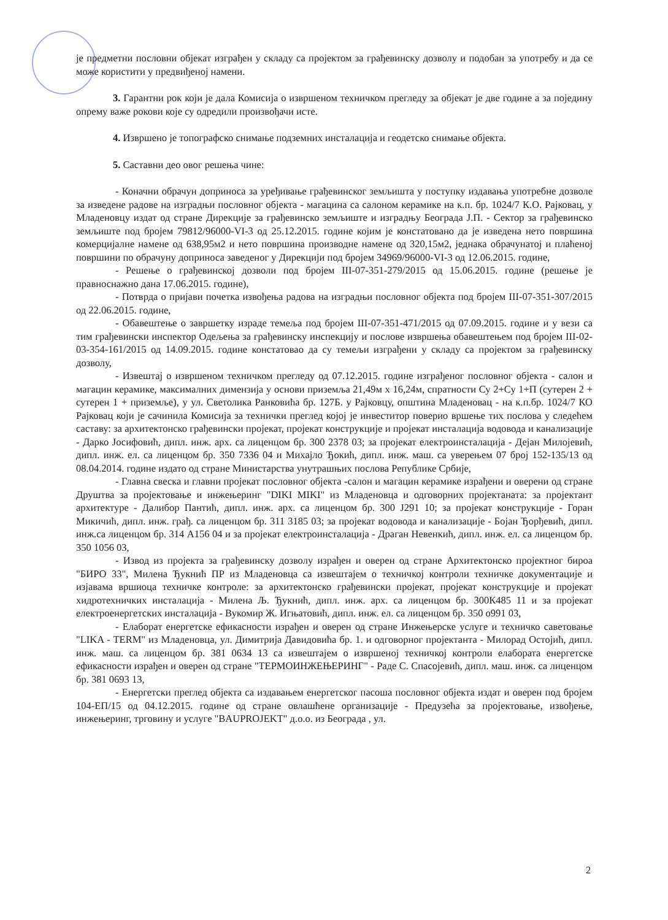је предметни пословни објекат изграђен у складу са пројектом за грађевинску дозволу и подобан за употребу и да се може користити у предвиђеној намени.
3. Гарантни рок који је дала Комисија о извршеном техничком прегледу за објекат је две године а за поједину опрему важе рокови које су одредили произвођачи исте.
4. Извршено је топографско снимање подземних инсталација и геодетско снимање објекта.
5. Саставни део овог решења чине:
- Коначни обрачун доприноса за уређивање грађевинског земљишта у поступку издавања употребне дозволе за изведене радове на изградњи пословног објекта - магацина са салоном керамике на к.п. бр. 1024/7 К.О. Рајковац, у Младеновцу издат од стране Дирекције за грађевинско земљиште и изградњу Београда Ј.П. - Сектор за грађевинско земљиште под бројем 79812/96000-VI-3 од 25.12.2015. године којим је констатовано да је изведена нето површина комерцијалне намене од 638,95м2 и нето површина производне намене од 320,15м2, једнака обрачунатој и плаћеној површини по обрачуну доприноса заведеног у Дирекцији под бројем 34969/96000-VI-3 од 12.06.2015. године,
- Решење о грађевинској дозволи под бројем III-07-351-279/2015 од 15.06.2015. године (решење је правноснажно дана 17.06.2015. године),
- Потврда о пријави почетка извођења радова на изградњи пословног објекта под бројем III-07-351-307/2015 од 22.06.2015. године,
- Обавештење о завршетку израде темеља под бројем III-07-351-471/2015 од 07.09.2015. године и у вези са тим грађевински инспектор Одељења за грађевинску инспекцију и послове извршења обавештењем под бројем III-02-03-354-161/2015 од 14.09.2015. године констатовао да су темељи изграђени у складу са пројектом за грађевинску дозволу,
- Извештај о извршеном техничком прегледу од 07.12.2015. године изграђеног пословног објекта - салон и магацин керамике, максималних димензија у основи приземља 21,49м x 16,24м, спратности Су 2+Су 1+П (сутерен 2 + сутерен 1 + приземље), у ул. Светолика Ранковића бр. 127Б. у Рајковцу, општина Младеновац - на к.п.бр. 1024/7 КО Рајковац који је сачинила Комисија за технички преглед којој је инвеститор поверио вршење тих послова у следећем саставу: за архитектонско грађевински пројекат, пројекат конструкције и пројекат инсталација водовода и канализације - Дарко Јосифовић, дипл. инж. арх. са лиценцом бр. 300 2378 03; за пројекат електроинсталација - Дејан Милојевић, дипл. инж. ел. са лиценцом бр. 350 7336 04 и Михајло Ђокић, дипл. инж. маш. са уверењем 07 број 152-135/13 од 08.04.2014. године издато од стране Министарства унутрашњих послова Републике Србије,
- Главна свеска и главни пројекат пословног објекта -салон и магацин керамике израђени и оверени од стране Друштва за пројектовање и инжењеринг "DIKI MIKI" из Младеновца и одговорних пројектаната: за пројектант архитектуре - Далибор Пантић, дипл. инж. арх. са лиценцом бр. 300 Ј291 10; за пројекат конструкције - Горан Микичић, дипл. инж. грађ. са лиценцом бр. 311 3185 03; за пројекат водовода и канализације - Бојан Ђорђевић, дипл. инж.са лиценцом бр. 314 А156 04 и за пројекат електроинсталација - Драган Невенкић, дипл. инж. ел. са лиценцом бр. 350 1056 03,
- Извод из пројекта за грађевинску дозволу израђен и оверен од стране Архитектонско пројектног бироа "БИРО 33", Милена Ђукнић ПР из Младеновца са извештајем о техничкој контроли техничке документације и изјавама вршиоца техничке контроле: за архитектонско грађевински пројекат, пројекат конструкције и пројекат хидротехничких инсталација - Милена Љ. Ђукнић, дипл. инж. арх. са лиценцом бр. 300К485 11 и за пројекат електроенергетских инсталација - Вукомир Ж. Игњатовић, дипл. инж. ел. са лиценцом бр. 350 о991 03,
- Елаборат енергетске ефикасности израђен и оверен од стране Инжењерске услуге и техничко саветовање "LIKA - TERM" из Младеновца, ул. Димитрија Давидовића бр. 1. и одговорног пројектанта - Милорад Остојић, дипл. инж. маш. са лиценцом бр. 381 0634 13 са извештајем о извршеној техничкој контроли елабората енергетске ефикасности израђен и оверен од стране "ТЕРМОИНЖЕЊЕРИНГ" - Раде С. Спасојевић, дипл. маш. инж. са лиценцом бр. 381 0693 13,
- Енергетски преглед објекта са издавањем енергетског пасоша пословног објекта издат и оверен под бројем 104-ЕП/15 од 04.12.2015. године од стране овлашћене организације - Предузећа за пројектовање, извођење, инжењеринг, трговину и услуге "BAUPROJEKT" д.о.о. из Београда , ул.
2